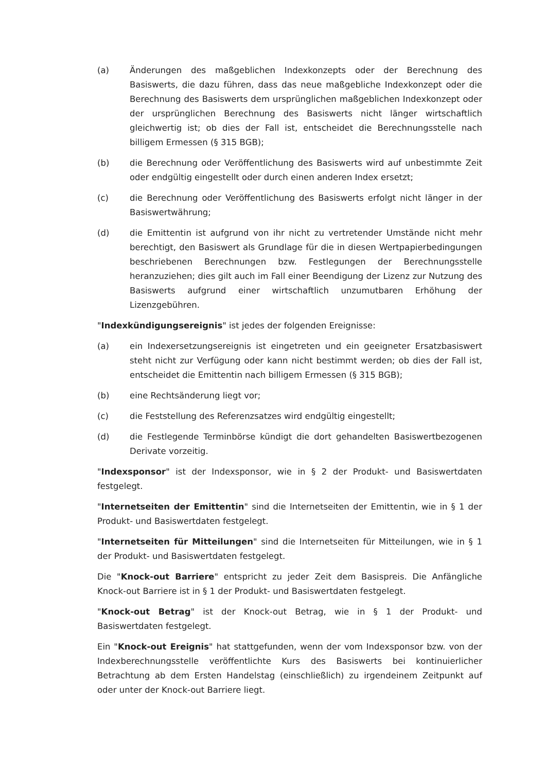(a) Änderungen des maßgeblichen Indexkonzepts oder der Berechnung des Basiswerts, die dazu führen, dass das neue maßgebliche Indexkonzept oder die Berechnung des Basiswerts dem ursprünglichen maßgeblichen Indexkonzept oder der ursprünglichen Berechnung des Basiswerts nicht länger wirtschaftlich gleichwertig ist; ob dies der Fall ist, entscheidet die Berechnungsstelle nach billigem Ermessen (§ 315 BGB);
(b) die Berechnung oder Veröffentlichung des Basiswerts wird auf unbestimmte Zeit oder endgültig eingestellt oder durch einen anderen Index ersetzt;
(c) die Berechnung oder Veröffentlichung des Basiswerts erfolgt nicht länger in der Basiswertwährung;
(d) die Emittentin ist aufgrund von ihr nicht zu vertretender Umstände nicht mehr berechtigt, den Basiswert als Grundlage für die in diesen Wertpapierbedingungen beschriebenen Berechnungen bzw. Festlegungen der Berechnungsstelle heranzuziehen; dies gilt auch im Fall einer Beendigung der Lizenz zur Nutzung des Basiswerts aufgrund einer wirtschaftlich unzumutbaren Erhöhung der Lizenzgebühren.
"Indexkündigungsereignis" ist jedes der folgenden Ereignisse:
(a) ein Indexersetzungsereignis ist eingetreten und ein geeigneter Ersatzbasiswert steht nicht zur Verfügung oder kann nicht bestimmt werden; ob dies der Fall ist, entscheidet die Emittentin nach billigem Ermessen (§ 315 BGB);
(b) eine Rechtsänderung liegt vor;
(c) die Feststellung des Referenzsatzes wird endgültig eingestellt;
(d) die Festlegende Terminbörse kündigt die dort gehandelten Basiswertbezogenen Derivate vorzeitig.
"Indexsponsor" ist der Indexsponsor, wie in § 2 der Produkt- und Basiswertdaten festgelegt.
"Internetseiten der Emittentin" sind die Internetseiten der Emittentin, wie in § 1 der Produkt- und Basiswertdaten festgelegt.
"Internetseiten für Mitteilungen" sind die Internetseiten für Mitteilungen, wie in § 1 der Produkt- und Basiswertdaten festgelegt.
Die "Knock-out Barriere" entspricht zu jeder Zeit dem Basispreis. Die Anfängliche Knock-out Barriere ist in § 1 der Produkt- und Basiswertdaten festgelegt.
"Knock-out Betrag" ist der Knock-out Betrag, wie in § 1 der Produkt- und Basiswertdaten festgelegt.
Ein "Knock-out Ereignis" hat stattgefunden, wenn der vom Indexsponsor bzw. von der Indexberechnungsstelle veröffentlichte Kurs des Basiswerts bei kontinuierlicher Betrachtung ab dem Ersten Handelstag (einschließlich) zu irgendeinem Zeitpunkt auf oder unter der Knock-out Barriere liegt.